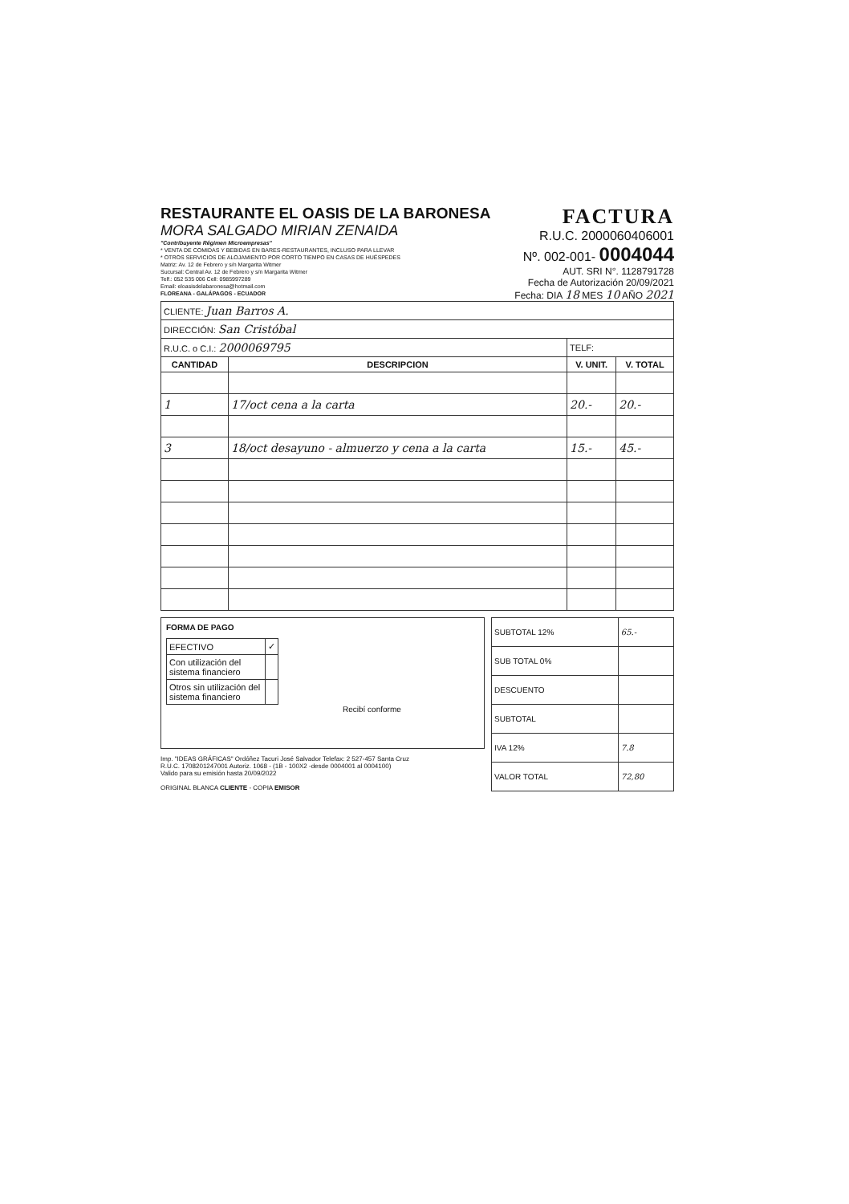RESTAURANTE EL OASIS DE LA BARONESA
MORA SALGADO MIRIAN ZENAIDA
"Contribuyente Régimen Microempresas"
* VENTA DE COMIDAS Y BEBIDAS EN BARES-RESTAURANTES, INCLUSO PARA LLEVAR
* OTROS SERVICIOS DE ALOJAMIENTO POR CORTO TIEMPO EN CASAS DE HUÉSPEDES
Matriz: Av. 12 de Febrero y s/n Margarita Witmer
Sucursal: Central Av. 12 de Febrero y s/n Margarita Witmer
Telf.: 052 535 006 Cell: 0985997289
Email: eloasisdelabaronesa@hotmail.com
FLOREANA - GALÁPAGOS - ECUADOR
FACTURA
R.U.C. 2000060406001
Nº. 002-001- 0004044
AUT. SRI N°. 1128791728
Fecha de Autorización 20/09/2021
Fecha: DIA 18 MES 10 AÑO 2021
| CLIENTE: Juan Barros A. | | | |
| DIRECCIÓN: San Cristóbal | | | |
| R.U.C. o C.I.: 2000069795 | | TELF: | |
| CANTIDAD | DESCRIPCION | V. UNIT. | V. TOTAL |
| 1 | 17/oct cena a la carta | 20.- | 20.- |
| 3 | 18/oct desayuno - almuerzo y cena a la carta | 15.- | 45.- |
FORMA DE PAGO
| EFECTIVO | ✓ |
| Con utilización del sistema financiero | |
| Otros sin utilización del sistema financiero | |
Recibí conforme
Imp. "IDEAS GRÁFICAS" Ordóñez Tacuri José Salvador Telefax: 2 527-457 Santa Cruz
R.U.C. 1708201247001 Autoriz. 1068 - (1B - 100X2 -desde 0004001 al 0004100)
Valido para su emisión hasta 20/09/2022
ORIGINAL BLANCA CLIENTE - COPIA EMISOR
| SUBTOTAL 12% | 65.- |
| SUB TOTAL 0% | |
| DESCUENTO | |
| SUBTOTAL | |
| IVA 12% | 7.8 |
| VALOR TOTAL | 72,80 |